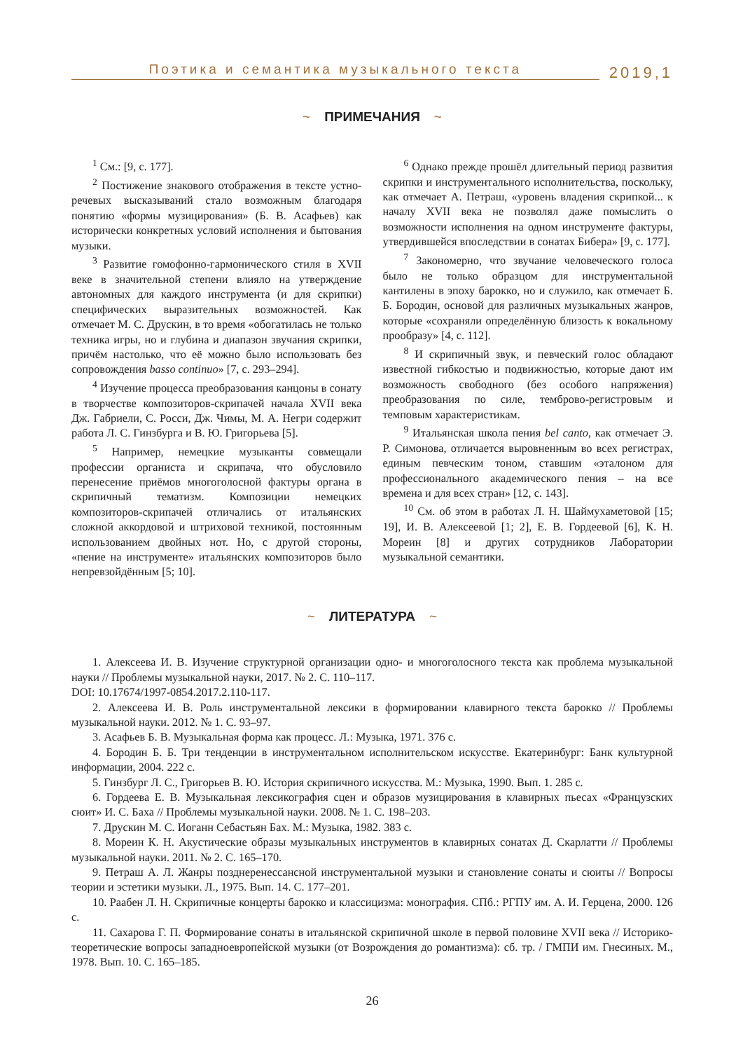Поэтика и семантика музыкального текста
2019,1
~ ПРИМЕЧАНИЯ ~
<sup>1</sup> См.: [9, с. 177].
<sup>2</sup> Постижение знакового отображения в тексте устно-речевых высказываний стало возможным благодаря понятию «формы музицирования» (Б. В. Асафьев) как исторически конкретных условий исполнения и бытования музыки.
<sup>3</sup> Развитие гомофонно-гармонического стиля в XVII веке в значительной степени влияло на утверждение автономных для каждого инструмента (и для скрипки) специфических выразительных возможностей. Как отмечает М. С. Друскин, в то время «обогатилась не только техника игры, но и глубина и диапазон звучания скрипки, причём настолько, что её можно было использовать без сопровождения basso continuo» [7, с. 293–294].
<sup>4</sup> Изучение процесса преобразования канцоны в сонату в творчестве композиторов-скрипачей начала XVII века Дж. Габриели, С. Росси, Дж. Чимы, М. А. Негри содержит работа Л. С. Гинзбурга и В. Ю. Григорьева [5].
<sup>5</sup> Например, немецкие музыканты совмещали профессии органиста и скрипача, что обусловило перенесение приёмов многоголосной фактуры органа в скрипичный тематизм. Композиции немецких композиторов-скрипачей отличались от итальянских сложной аккордовой и штриховой техникой, постоянным использованием двойных нот. Но, с другой стороны, «пение на инструменте» итальянских композиторов было непревзойдённым [5; 10].
<sup>6</sup> Однако прежде прошёл длительный период развития скрипки и инструментального исполнительства, поскольку, как отмечает А. Петраш, «уровень владения скрипкой... к началу XVII века не позволял даже помыслить о возможности исполнения на одном инструменте фактуры, утвердившейся впоследствии в сонатах Бибера» [9, с. 177].
<sup>7</sup> Закономерно, что звучание человеческого голоса было не только образцом для инструментальной кантилены в эпоху барокко, но и служило, как отмечает Б. Б. Бородин, основой для различных музыкальных жанров, которые «сохраняли определённую близость к вокальному прообразу» [4, с. 112].
<sup>8</sup> И скрипичный звук, и певческий голос обладают известной гибкостью и подвижностью, которые дают им возможность свободного (без особого напряжения) преобразования по силе, темброво-регистровым и темповым характеристикам.
<sup>9</sup> Итальянская школа пения bel canto, как отмечает Э. Р. Симонова, отличается выровненным во всех регистрах, единым певческим тоном, ставшим «эталоном для профессионального академического пения – на все времена и для всех стран» [12, с. 143].
<sup>10</sup> См. об этом в работах Л. Н. Шаймухаметовой [15; 19], И. В. Алексеевой [1; 2], Е. В. Гордеевой [6], К. Н. Мореин [8] и других сотрудников Лаборатории музыкальной семантики.
~ ЛИТЕРАТУРА ~
1. Алексеева И. В. Изучение структурной организации одно- и многоголосного текста как проблема музыкальной науки // Проблемы музыкальной науки, 2017. № 2. С. 110–117.
DOI: 10.17674/1997-0854.2017.2.110-117.
2. Алексеева И. В. Роль инструментальной лексики в формировании клавирного текста барокко // Проблемы музыкальной науки. 2012. № 1. С. 93–97.
3. Асафьев Б. В. Музыкальная форма как процесс. Л.: Музыка, 1971. 376 с.
4. Бородин Б. Б. Три тенденции в инструментальном исполнительском искусстве. Екатеринбург: Банк культурной информации, 2004. 222 с.
5. Гинзбург Л. С., Григорьев В. Ю. История скрипичного искусства. М.: Музыка, 1990. Вып. 1. 285 с.
6. Гордеева Е. В. Музыкальная лексикография сцен и образов музицирования в клавирных пьесах «Французских сюит» И. С. Баха // Проблемы музыкальной науки. 2008. № 1. С. 198–203.
7. Друскин М. С. Иоганн Себастьян Бах. М.: Музыка, 1982. 383 с.
8. Мореин К. Н. Акустические образы музыкальных инструментов в клавирных сонатах Д. Скарлатти // Проблемы музыкальной науки. 2011. № 2. С. 165–170.
9. Петраш А. Л. Жанры позднеренессансной инструментальной музыки и становление сонаты и сюиты // Вопросы теории и эстетики музыки. Л., 1975. Вып. 14. С. 177–201.
10. Раабен Л. Н. Скрипичные концерты барокко и классицизма: монография. СПб.: РГПУ им. А. И. Герцена, 2000. 126 с.
11. Сахарова Г. П. Формирование сонаты в итальянской скрипичной школе в первой половине XVII века // Историко-теоретические вопросы западноевропейской музыки (от Возрождения до романтизма): сб. тр. / ГМПИ им. Гнесиных. М., 1978. Вып. 10. С. 165–185.
26